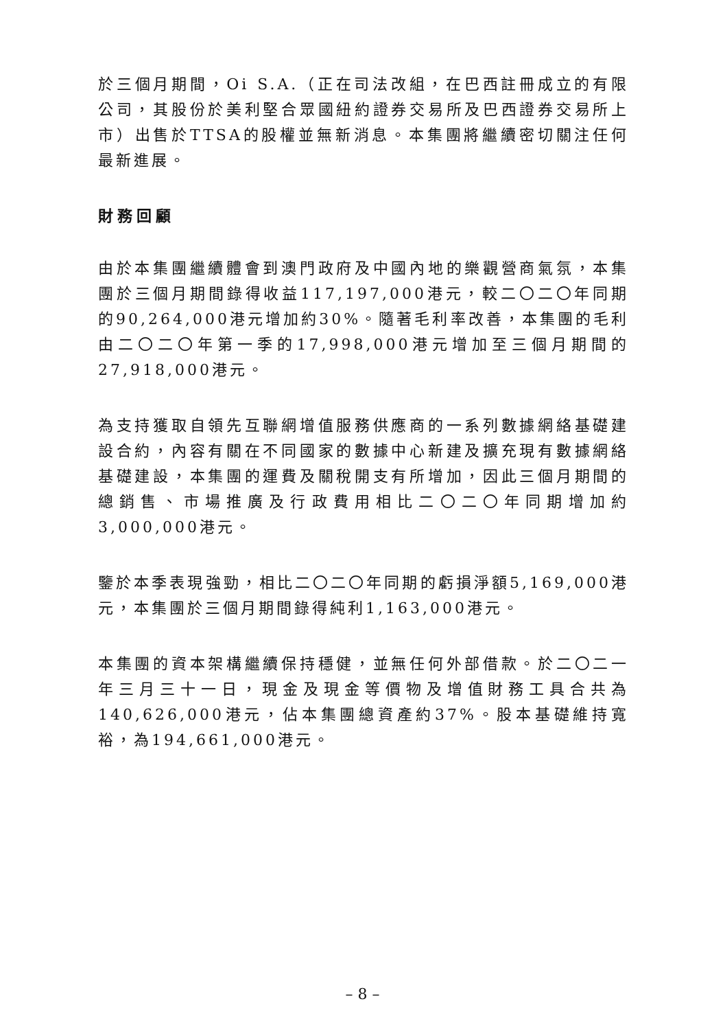於三個月期間，Oi S.A.（正在司法改組，在巴西註冊成立的有限公司，其股份於美利堅合眾國紐約證券交易所及巴西證券交易所上市）出售於TTSA的股權並無新消息。本集團將繼續密切關注任何最新進展。
財務回顧
由於本集團繼續體會到澳門政府及中國內地的樂觀營商氣氛，本集團於三個月期間錄得收益117,197,000港元，較二〇二〇年同期的90,264,000港元增加約30%。隨著毛利率改善，本集團的毛利由二〇二〇年第一季的17,998,000港元增加至三個月期間的27,918,000港元。
為支持獲取自領先互聯網增值服務供應商的一系列數據網絡基礎建設合約，內容有關在不同國家的數據中心新建及擴充現有數據網絡基礎建設，本集團的運費及關稅開支有所增加，因此三個月期間的總銷售、市場推廣及行政費用相比二〇二〇年同期增加約3,000,000港元。
鑒於本季表現強勁，相比二〇二〇年同期的虧損淨額5,169,000港元，本集團於三個月期間錄得純利1,163,000港元。
本集團的資本架構繼續保持穩健，並無任何外部借款。於二〇二一年三月三十一日，現金及現金等價物及增值財務工具合共為140,626,000港元，佔本集團總資產約37%。股本基礎維持寬裕，為194,661,000港元。
– 8 –